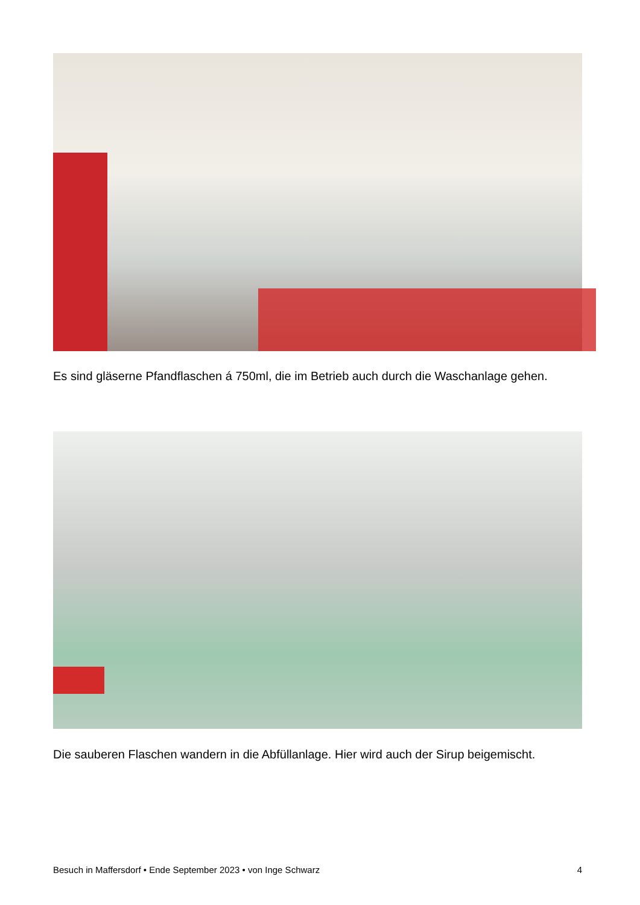Es sind gläserne Pfandflaschen á 750ml, die im Betrieb auch durch die Waschanlage gehen.
Die sauberen Flaschen wandern in die Abfüllanlage. Hier wird auch der Sirup beigemischt.
Besuch in Maffersdorf • Ende September 2023 • von Inge Schwarz 4